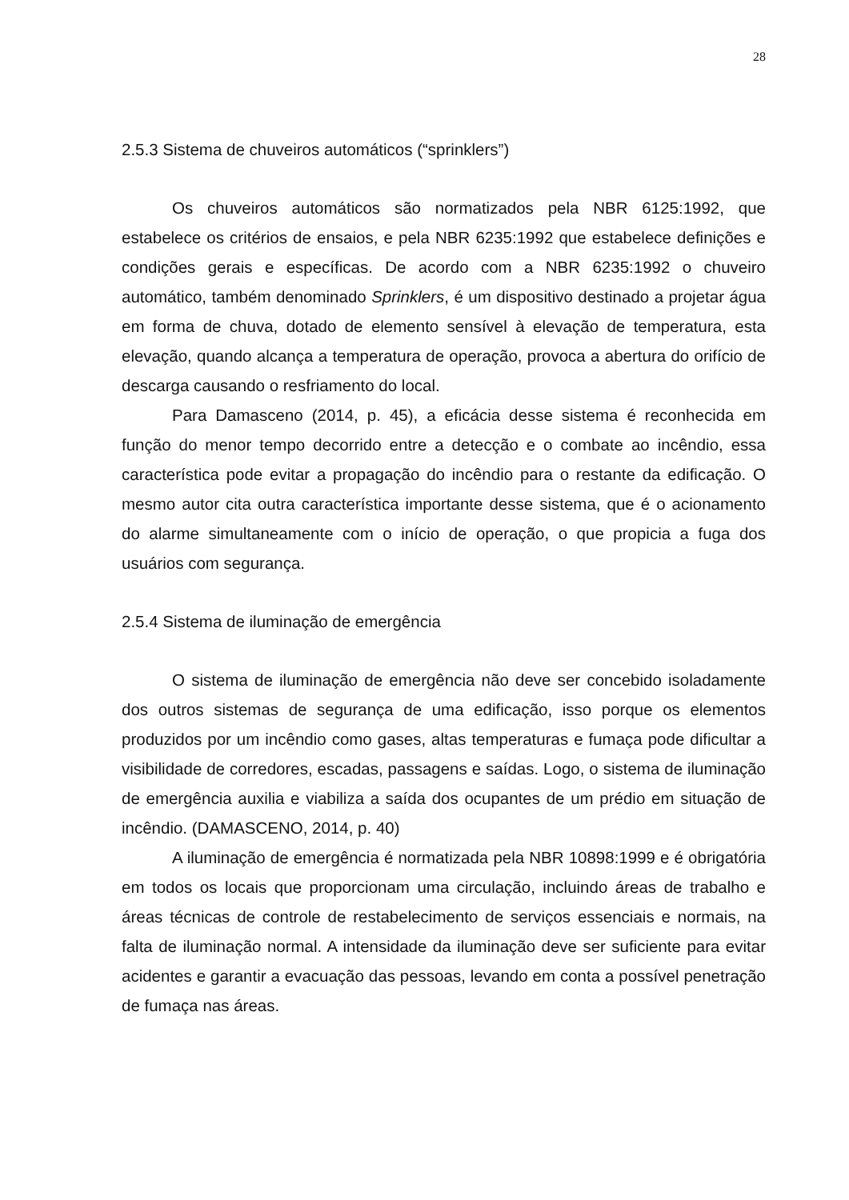28
2.5.3 Sistema de chuveiros automáticos (“sprinklers”)
Os chuveiros automáticos são normatizados pela NBR 6125:1992, que estabelece os critérios de ensaios, e pela NBR 6235:1992 que estabelece definições e condições gerais e específicas. De acordo com a NBR 6235:1992 o chuveiro automático, também denominado Sprinklers, é um dispositivo destinado a projetar água em forma de chuva, dotado de elemento sensível à elevação de temperatura, esta elevação, quando alcança a temperatura de operação, provoca a abertura do orifício de descarga causando o resfriamento do local.
Para Damasceno (2014, p. 45), a eficácia desse sistema é reconhecida em função do menor tempo decorrido entre a detecção e o combate ao incêndio, essa característica pode evitar a propagação do incêndio para o restante da edificação. O mesmo autor cita outra característica importante desse sistema, que é o acionamento do alarme simultaneamente com o início de operação, o que propicia a fuga dos usuários com segurança.
2.5.4 Sistema de iluminação de emergência
O sistema de iluminação de emergência não deve ser concebido isoladamente dos outros sistemas de segurança de uma edificação, isso porque os elementos produzidos por um incêndio como gases, altas temperaturas e fumaça pode dificultar a visibilidade de corredores, escadas, passagens e saídas. Logo, o sistema de iluminação de emergência auxilia e viabiliza a saída dos ocupantes de um prédio em situação de incêndio. (DAMASCENO, 2014, p. 40)
A iluminação de emergência é normatizada pela NBR 10898:1999 e é obrigatória em todos os locais que proporcionam uma circulação, incluindo áreas de trabalho e áreas técnicas de controle de restabelecimento de serviços essenciais e normais, na falta de iluminação normal. A intensidade da iluminação deve ser suficiente para evitar acidentes e garantir a evacuação das pessoas, levando em conta a possível penetração de fumaça nas áreas.